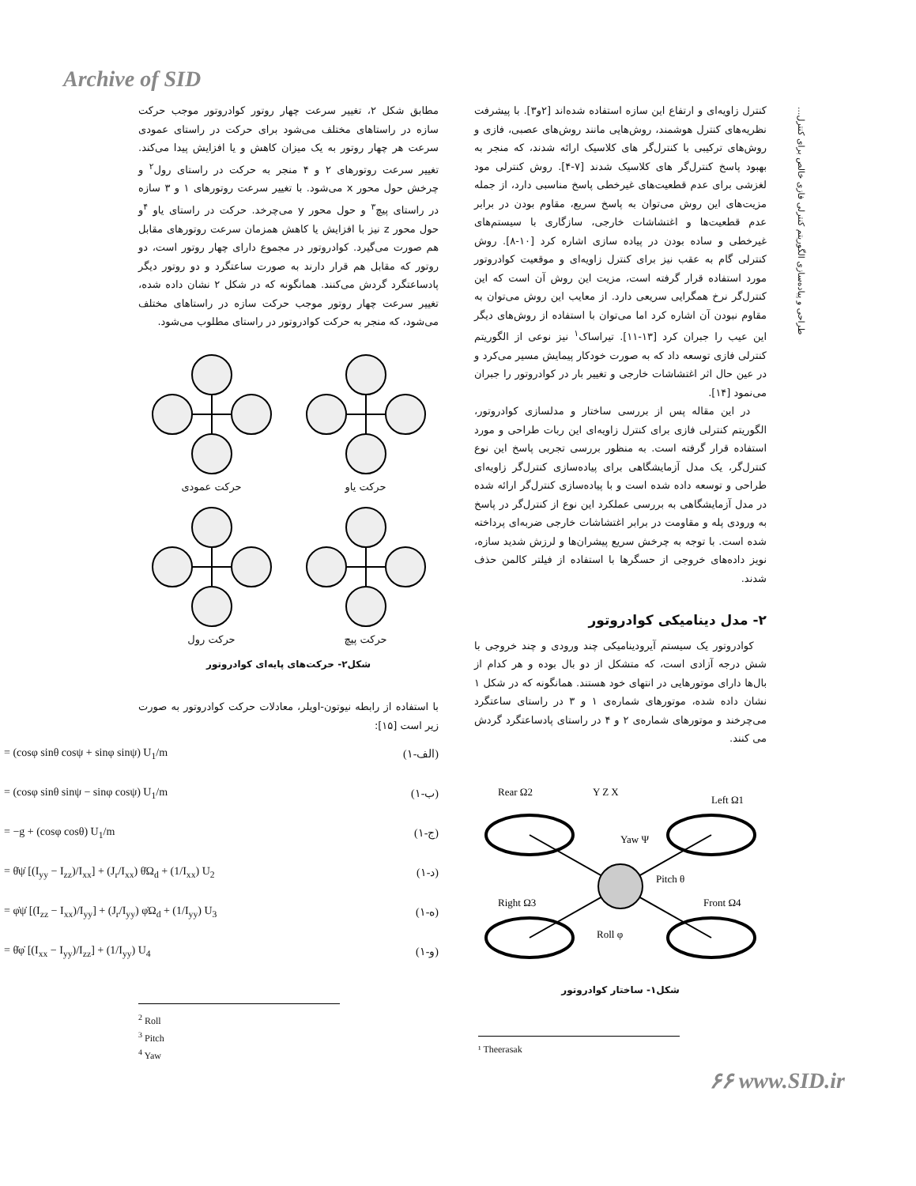Archive of SID
طراحی و پیاده‌سازی الگوریتم کنترلی فازی خالص برای کنترل...
کنترل زاویه‌ای و ارتفاع این سازه استفاده شده‌اند [۲و۳]. با پیشرفت نظریه‌های کنترل هوشمند، روش‌هایی مانند روش‌های عصبی، فازی و روش‌های ترکیبی با کنترل‌گر های کلاسیک ارائه شدند، که منجر به بهبود پاسخ کنترل‌گر های کلاسیک شدند [۷-۴]. روش کنترلی مود لغزشی برای عدم قطعیت‌های غیرخطی پاسخ مناسبی دارد، از جمله مزیت‌های این روش می‌توان به پاسخ سریع، مقاوم بودن در برابر عدم قطعیت‌ها و اغتشاشات خارجی، سازگاری با سیستم‌های غیرخطی و ساده بودن در پیاده سازی اشاره کرد [۱۰-۸]. روش کنترلی گام به عقب نیز برای کنترل زاویه‌ای و موقعیت کوادروتور مورد استفاده قرار گرفته است، مزیت این روش آن است که این کنترل‌گر نرخ همگرایی سریعی دارد. از معایب این روش می‌توان به مقاوم نبودن آن اشاره کرد اما می‌توان با استفاده از روش‌های دیگر این عیب را جبران کرد [۱۳-۱۱]. تیراساک<sup>۱</sup> نیز نوعی از الگوریتم کنترلی فازی توسعه داد که به صورت خودکار پیمایش مسیر می‌کرد و در عین حال اثر اغتشاشات خارجی و تغییر بار در کوادروتور را جبران می‌نمود [۱۴].
در این مقاله پس از بررسی ساختار و مدلسازی کوادروتور، الگوریتم کنترلی فازی برای کنترل زاویه‌ای این ربات طراحی و مورد استفاده قرار گرفته است. به منظور بررسی تجربی پاسخ این نوع کنترل‌گر، یک مدل آزمایشگاهی برای پیاده‌سازی کنترل‌گر زاویه‌ای طراحی و توسعه داده شده است و با پیاده‌سازی کنترل‌گر ارائه شده در مدل آزمایشگاهی به بررسی عملکرد این نوع از کنترل‌گر در پاسخ به ورودی پله و مقاومت در برابر اغتشاشات خارجی ضربه‌ای پرداخته شده است. با توجه به چرخش سریع پیشران‌ها و لرزش شدید سازه، نویز داده‌های خروجی از حسگرها با استفاده از فیلتر کالمن حذف شدند.
۲- مدل دینامیکی کوادروتور
کوادروتور یک سیستم آیرودینامیکی چند ورودی و چند خروجی با شش درجه آزادی است، که متشکل از دو بال بوده و هر کدام از بال‌ها دارای موتورهایی در انتهای خود هستند. همانگونه که در شکل ۱ نشان داده شده، موتورهای شماره‌ی ۱ و ۳ در راستای ساعتگرد می‌چرخند و موتورهای شماره‌ی ۲ و ۴ در راستای پادساعتگرد گردش می کنند.
Rear Ω2
Y Z X
Left Ω1
Yaw Ψ
Pitch θ
Right Ω3
Front Ω4
Roll φ
شکل۱- ساختار کوادروتور
¹ Theerasak
مطابق شکل ۲، تغییر سرعت چهار روتور کوادروتور موجب حرکت سازه در راستاهای مختلف می‌شود برای حرکت در راستای عمودی سرعت هر چهار روتور به یک میزان کاهش و یا افزایش پیدا می‌کند. تغییر سرعت روتورهای ۲ و ۴ منجر به حرکت در راستای رول<sup>۲</sup> و چرخش حول محور x می‌شود. با تغییر سرعت روتورهای ۱ و ۳ سازه در راستای پیچ<sup>۳</sup> و حول محور y می‌چرخد. حرکت در راستای یاو <sup>۴</sup>و حول محور z نیز با افزایش یا کاهش همزمان سرعت روتورهای مقابل هم صورت می‌گیرد. کوادروتور در مجموع دارای چهار روتور است، دو روتور که مقابل هم قرار دارند به صورت ساعتگرد و دو روتور دیگر پادساعتگرد گردش می‌کنند. همانگونه که در شکل ۲ نشان داده شده، تغییر سرعت چهار روتور موجب حرکت سازه در راستاهای مختلف می‌شود، که منجر به حرکت کوادروتور در راستای مطلوب می‌شود.
حرکت یاو
حرکت عمودی
حرکت پیچ
حرکت رول
شکل۲- حرکت‌های پایه‌ای کوادروتور
با استفاده از رابطه نیوتون-اویلر، معادلات حرکت کوادروتور به صورت زیر است [۱۵]:
= (cosφ sinθ cosψ + sinφ sinψ) U<sub>1</sub>/m (۱-الف)
= (cosφ sinθ sinψ − sinφ cosψ) U<sub>1</sub>/m (۱-ب)
= −g + (cosφ cosθ) U<sub>1</sub>/m (۱-ج)
= θ̇ψ̇ [(I<sub>yy</sub> − I<sub>zz</sub>)/I<sub>xx</sub>] + (J<sub>r</sub>/I<sub>xx</sub>) θ̇Ω<sub>d</sub> + (1/I<sub>xx</sub>) U<sub>2</sub> (۱-د)
= φ̇ψ̇ [(I<sub>zz</sub> − I<sub>xx</sub>)/I<sub>yy</sub>] + (J<sub>r</sub>/I<sub>yy</sub>) φ̇Ω<sub>d</sub> + (1/I<sub>yy</sub>) U<sub>3</sub> (۱-ه)
= θ̇φ̇ [(I<sub>xx</sub> − I<sub>yy</sub>)/I<sub>zz</sub>] + (1/I<sub>yy</sub>) U<sub>4</sub> (۱-و)
<sup>2</sup> Roll
<sup>3</sup> Pitch
<sup>4</sup> Yaw
۶۶ www.SID.ir